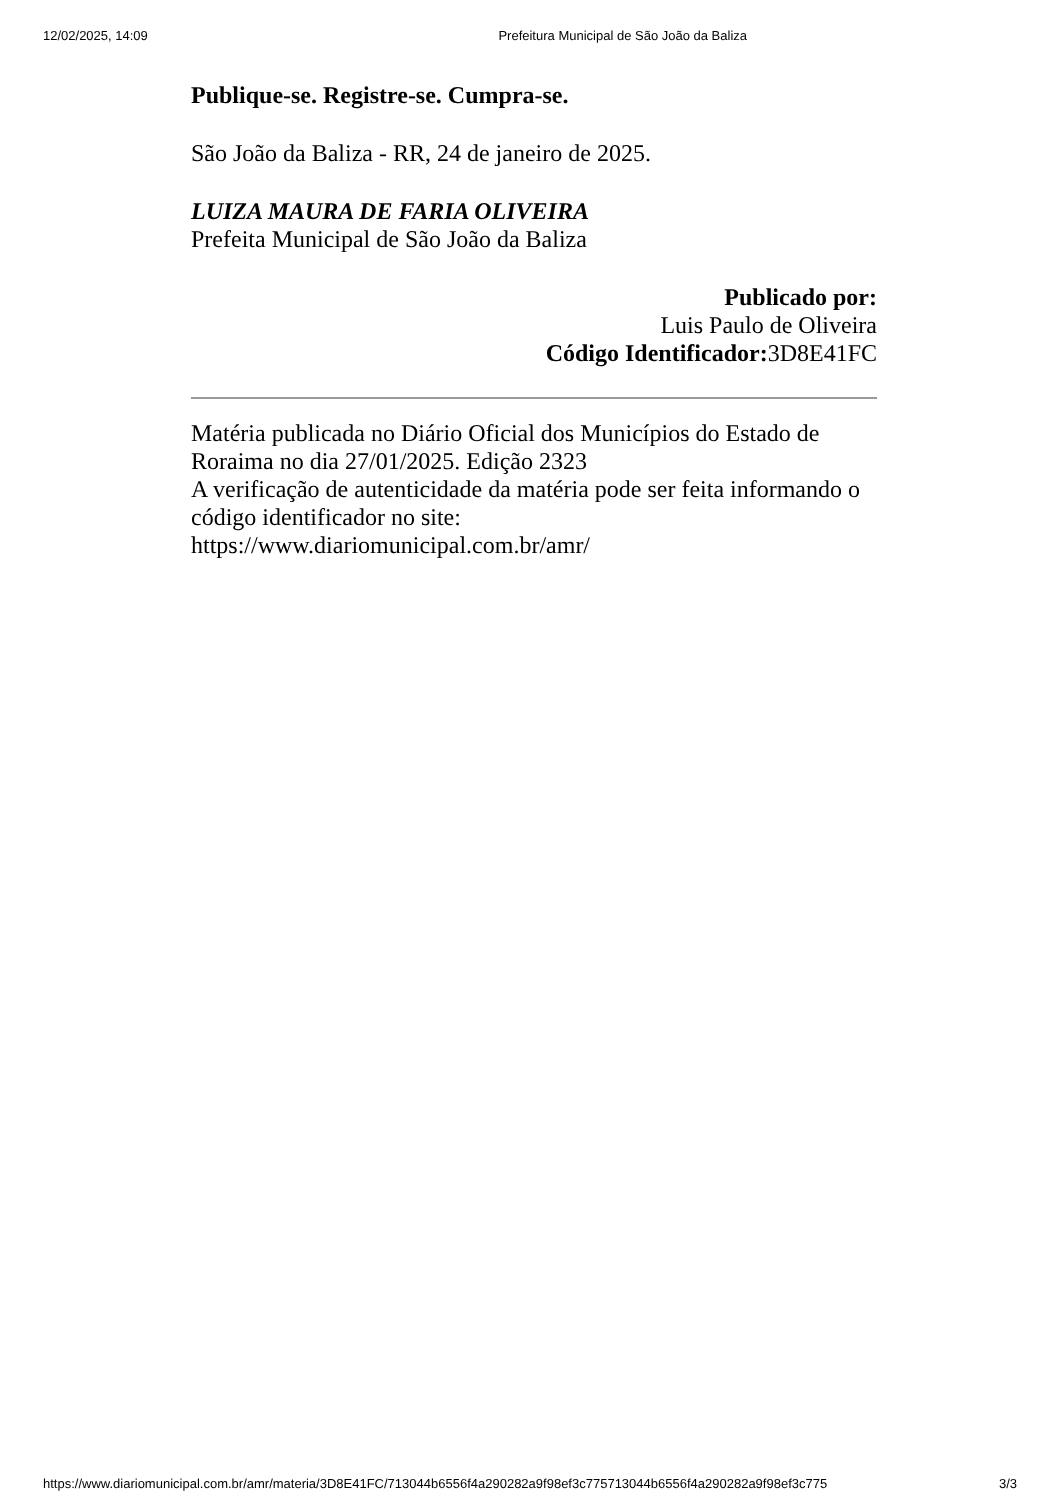12/02/2025, 14:09 Prefeitura Municipal de São João da Baliza
Publique-se. Registre-se. Cumpra-se.
São João da Baliza - RR, 24 de janeiro de 2025.
LUIZA MAURA DE FARIA OLIVEIRA
Prefeita Municipal de São João da Baliza
Publicado por:
Luis Paulo de Oliveira
Código Identificador: 3D8E41FC
Matéria publicada no Diário Oficial dos Municípios do Estado de Roraima no dia 27/01/2025. Edição 2323
A verificação de autenticidade da matéria pode ser feita informando o código identificador no site:
https://www.diariomunicipal.com.br/amr/
https://www.diariomunicipal.com.br/amr/materia/3D8E41FC/713044b6556f4a290282a9f98ef3c775713044b6556f4a290282a9f98ef3c775 3/3